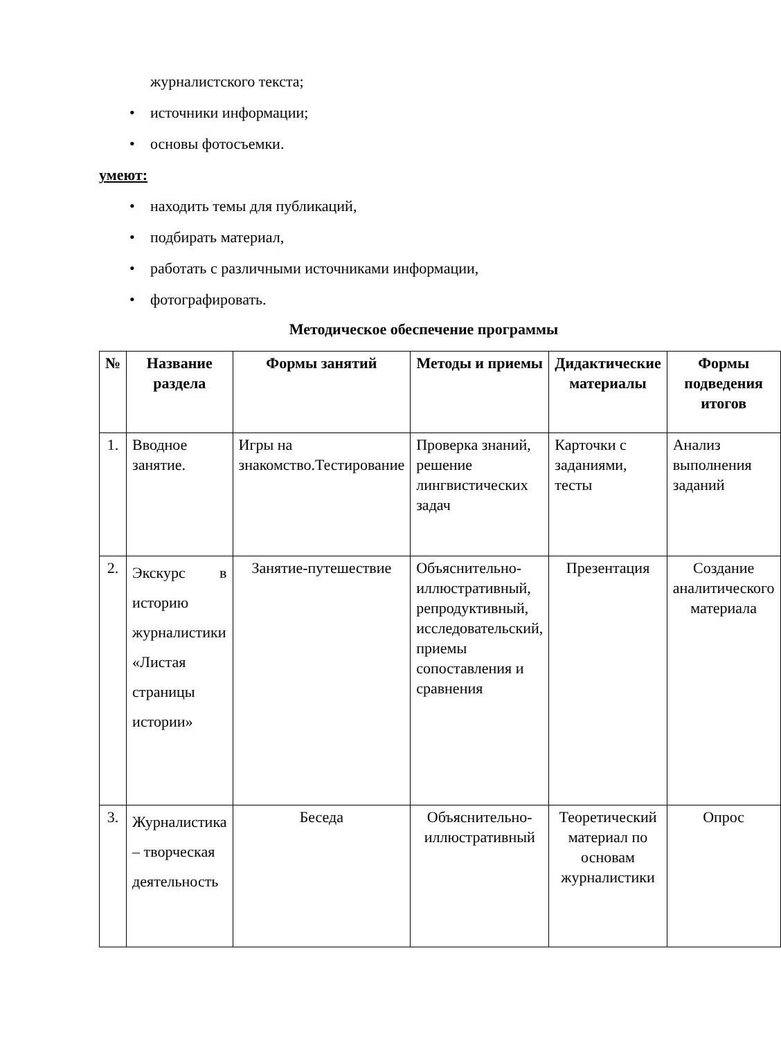журналистского текста;
• источники информации;
• основы фотосъемки.
умеют:
• находить темы для публикаций,
• подбирать материал,
• работать с различными источниками информации,
• фотографировать.
Методическое обеспечение программы
| № | Название раздела | Формы занятий | Методы и приемы | Дидактические материалы | Формы подведения итогов |
| --- | --- | --- | --- | --- | --- |
| 1. | Вводное занятие. | Игры на знакомство.Тестирование | Проверка знаний, решение лингвистических задач | Карточки с заданиями, тесты | Анализ выполнения заданий |
| 2. | Экскурс в историю журналистики «Листая страницы истории» | Занятие-путешествие | Объяснительно-иллюстративный, репродуктивный, исследовательский, приемы сопоставления и сравнения | Презентация | Создание аналитического материала |
| 3. | Журналистика – творческая деятельность | Беседа | Объяснительно-иллюстративный | Теоретический материал по основам журналистики | Опрос |